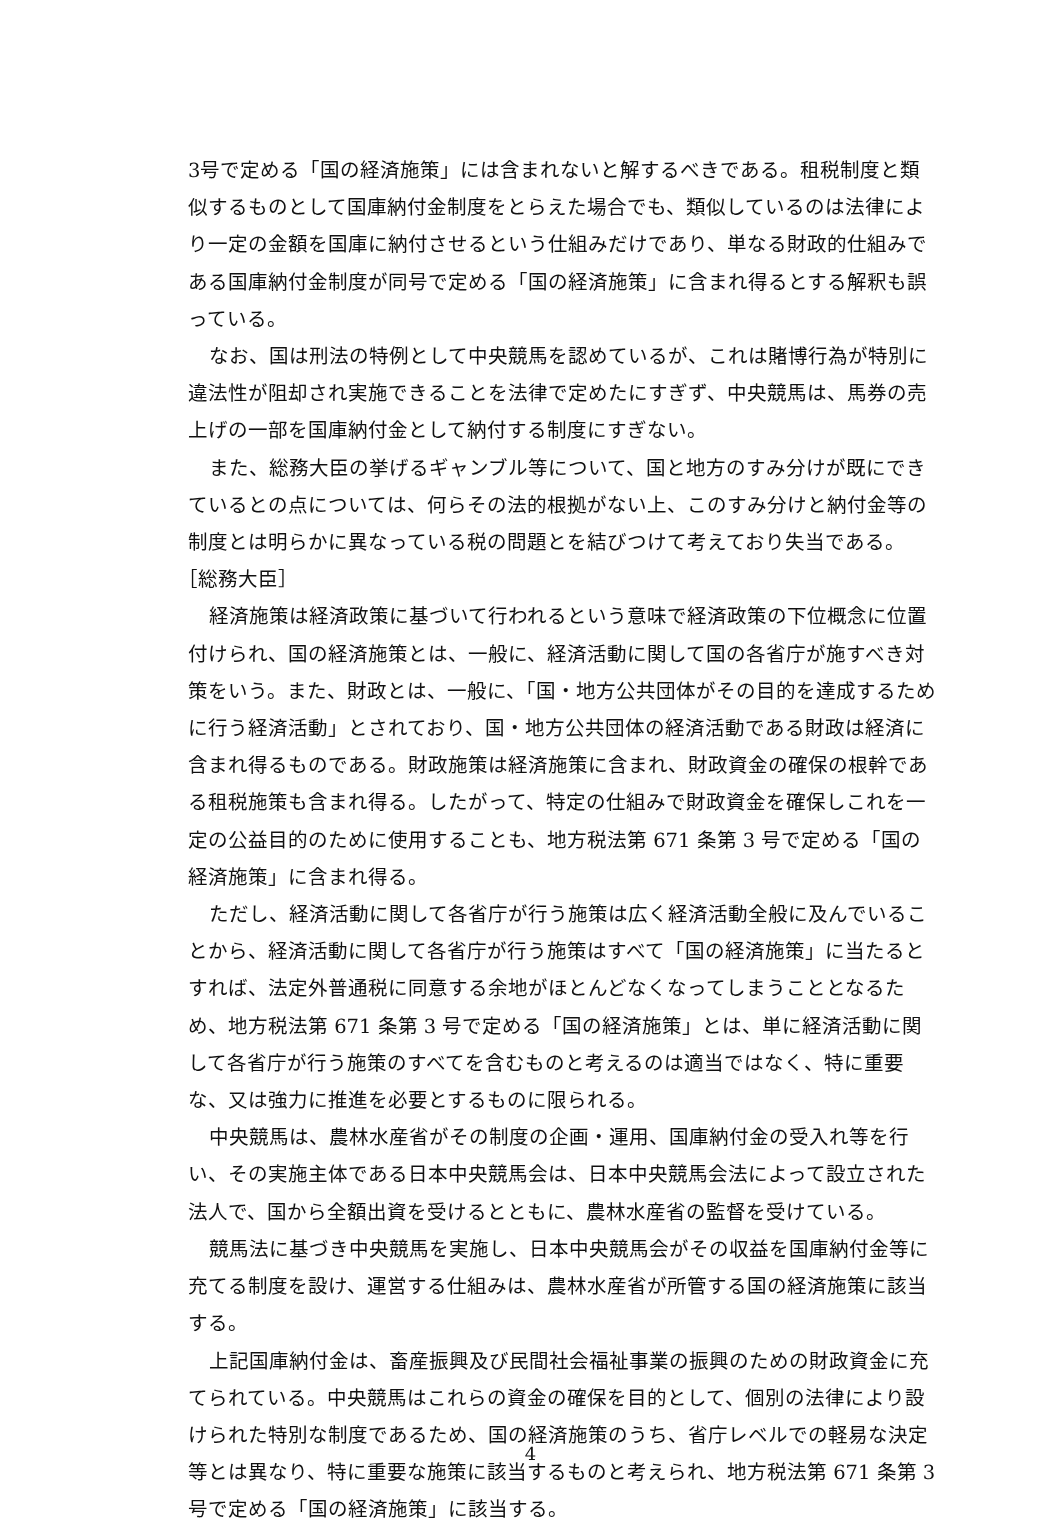3号で定める「国の経済施策」には含まれないと解するべきである。租税制度と類似するものとして国庫納付金制度をとらえた場合でも、類似しているのは法律により一定の金額を国庫に納付させるという仕組みだけであり、単なる財政的仕組みである国庫納付金制度が同号で定める「国の経済施策」に含まれ得るとする解釈も誤っている。
なお、国は刑法の特例として中央競馬を認めているが、これは賭博行為が特別に違法性が阻却され実施できることを法律で定めたにすぎず、中央競馬は、馬券の売上げの一部を国庫納付金として納付する制度にすぎない。
また、総務大臣の挙げるギャンブル等について、国と地方のすみ分けが既にできているとの点については、何らその法的根拠がない上、このすみ分けと納付金等の制度とは明らかに異なっている税の問題とを結びつけて考えており失当である。
［総務大臣］
経済施策は経済政策に基づいて行われるという意味で経済政策の下位概念に位置付けられ、国の経済施策とは、一般に、経済活動に関して国の各省庁が施すべき対策をいう。また、財政とは、一般に、「国・地方公共団体がその目的を達成するために行う経済活動」とされており、国・地方公共団体の経済活動である財政は経済に含まれ得るものである。財政施策は経済施策に含まれ、財政資金の確保の根幹である租税施策も含まれ得る。したがって、特定の仕組みで財政資金を確保しこれを一定の公益目的のために使用することも、地方税法第 671 条第 3 号で定める「国の経済施策」に含まれ得る。
ただし、経済活動に関して各省庁が行う施策は広く経済活動全般に及んでいることから、経済活動に関して各省庁が行う施策はすべて「国の経済施策」に当たるとすれば、法定外普通税に同意する余地がほとんどなくなってしまうこととなるため、地方税法第 671 条第 3 号で定める「国の経済施策」とは、単に経済活動に関して各省庁が行う施策のすべてを含むものと考えるのは適当ではなく、特に重要な、又は強力に推進を必要とするものに限られる。
中央競馬は、農林水産省がその制度の企画・運用、国庫納付金の受入れ等を行い、その実施主体である日本中央競馬会は、日本中央競馬会法によって設立された法人で、国から全額出資を受けるとともに、農林水産省の監督を受けている。
競馬法に基づき中央競馬を実施し、日本中央競馬会がその収益を国庫納付金等に充てる制度を設け、運営する仕組みは、農林水産省が所管する国の経済施策に該当する。
上記国庫納付金は、畜産振興及び民間社会福祉事業の振興のための財政資金に充てられている。中央競馬はこれらの資金の確保を目的として、個別の法律により設けられた特別な制度であるため、国の経済施策のうち、省庁レベルでの軽易な決定等とは異なり、特に重要な施策に該当するものと考えられ、地方税法第 671 条第 3 号で定める「国の経済施策」に該当する。
4